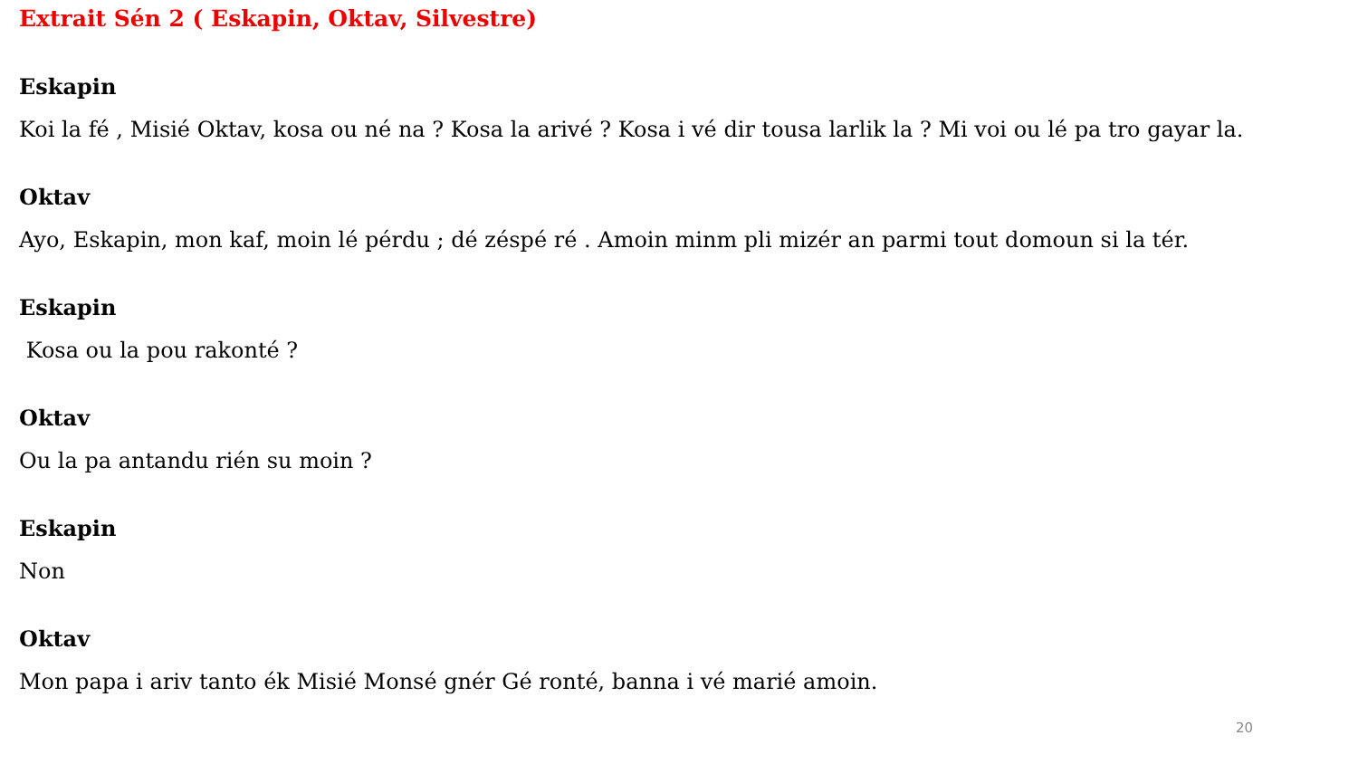Extrait Sén 2 ( Eskapin, Oktav, Silvestre)
Eskapin
Koi la fé , Misié Oktav, kosa ou né na ? Kosa la arivé ? Kosa i vé dir tousa larlik la ? Mi voi ou lé pa tro gayar la.
Oktav
Ayo, Eskapin, mon kaf, moin lé pérdu ; dé zéspé ré . Amoin minm pli mizér an parmi tout domoun si la tér.
Eskapin
Kosa ou la pou rakonté ?
Oktav
Ou la pa antandu rién su moin ?
Eskapin
Non
Oktav
Mon papa i ariv tanto ék Misié Monsé gnér Gé ronté, banna i vé marié amoin.
20